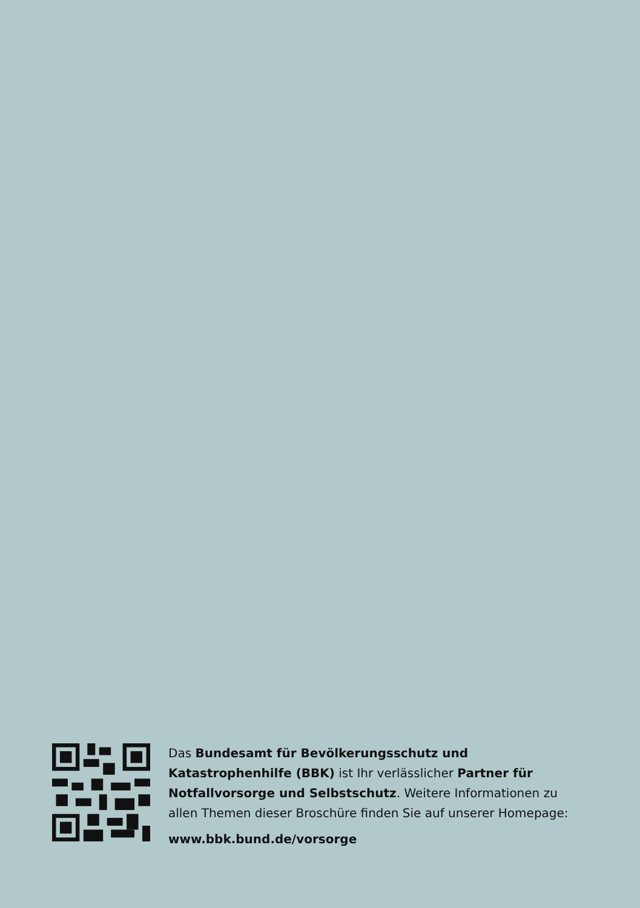Das Bundesamt für Bevölkerungsschutz und Katastrophenhilfe (BBK) ist Ihr verlässlicher Partner für Notfallvorsorge und Selbstschutz. Weitere Informationen zu allen Themen dieser Broschüre finden Sie auf unserer Homepage:
www.bbk.bund.de/vorsorge